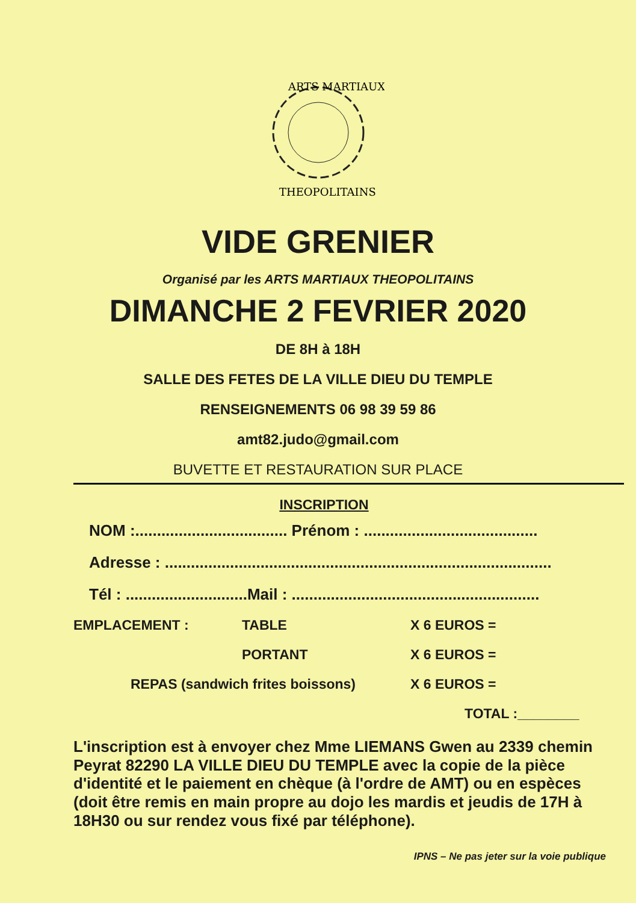ARTS MARTIAUX
THEOPOLITAINS
VIDE GRENIER
Organisé par les ARTS MARTIAUX THEOPOLITAINS
DIMANCHE 2 FEVRIER 2020
DE 8H à 18H
SALLE DES FETES DE LA VILLE DIEU DU TEMPLE
RENSEIGNEMENTS 06 98 39 59 86
amt82.judo@gmail.com
BUVETTE ET RESTAURATION SUR PLACE
INSCRIPTION
NOM :................................... Prénom : ........................................
Adresse : .........................................................................................
Tél : ............................Mail : .........................................................
EMPLACEMENT : TABLE X 6 EUROS =
PORTANT X 6 EUROS =
REPAS (sandwich frites boissons) X 6 EUROS =
TOTAL :________
L'inscription est à envoyer chez Mme LIEMANS Gwen au 2339 chemin Peyrat 82290 LA VILLE DIEU DU TEMPLE avec la copie de la pièce d'identité et le paiement en chèque (à l'ordre de AMT) ou en espèces (doit être remis en main propre au dojo les mardis et jeudis de 17H à 18H30 ou sur rendez vous fixé par téléphone).
IPNS – Ne pas jeter sur la voie publique